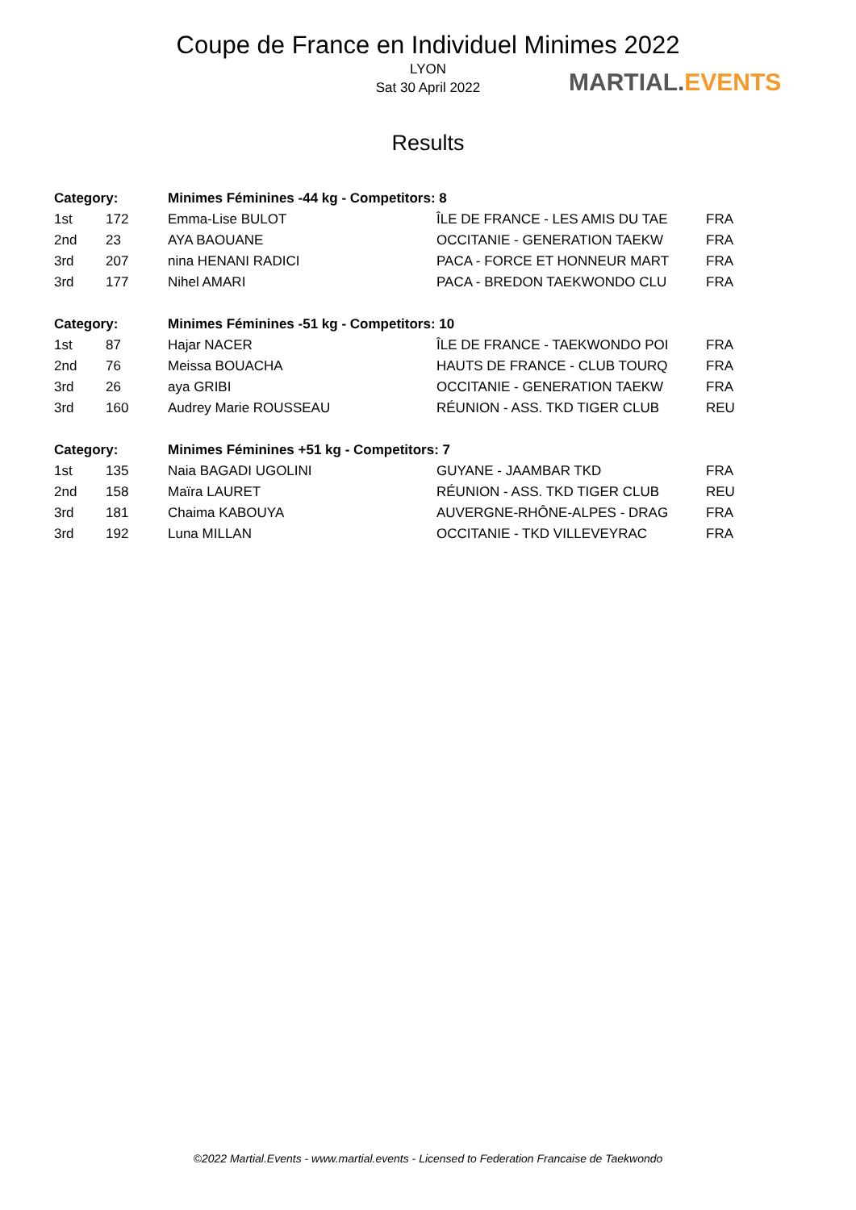Coupe de France en Individuel Minimes 2022
LYON
Sat 30 April 2022
MARTIAL.EVENTS
Results
| Category: | | Minimes Féminines -44 kg - Competitors: 8 | | |
| --- | --- | --- | --- | --- |
| 1st | 172 | Emma-Lise BULOT | ÎLE DE FRANCE - LES AMIS DU TAE | FRA |
| 2nd | 23 | AYA BAOUANE | OCCITANIE - GENERATION TAEKW | FRA |
| 3rd | 207 | nina HENANI RADICI | PACA - FORCE ET HONNEUR MART | FRA |
| 3rd | 177 | Nihel AMARI | PACA - BREDON TAEKWONDO CLU | FRA |
| Category: | | Minimes Féminines -51 kg - Competitors: 10 | | |
| 1st | 87 | Hajar NACER | ÎLE DE FRANCE - TAEKWONDO POI | FRA |
| 2nd | 76 | Meissa BOUACHA | HAUTS DE FRANCE - CLUB TOURQ | FRA |
| 3rd | 26 | aya GRIBI | OCCITANIE - GENERATION TAEKW | FRA |
| 3rd | 160 | Audrey Marie ROUSSEAU | RÉUNION - ASS. TKD TIGER CLUB | REU |
| Category: | | Minimes Féminines +51 kg - Competitors: 7 | | |
| 1st | 135 | Naia BAGADI UGOLINI | GUYANE - JAAMBAR TKD | FRA |
| 2nd | 158 | Maïra LAURET | RÉUNION - ASS. TKD TIGER CLUB | REU |
| 3rd | 181 | Chaima KABOUYA | AUVERGNE-RHÔNE-ALPES - DRAG | FRA |
| 3rd | 192 | Luna MILLAN | OCCITANIE - TKD VILLEVEYRAC | FRA |
©2022 Martial.Events - www.martial.events - Licensed to Federation Francaise de Taekwondo